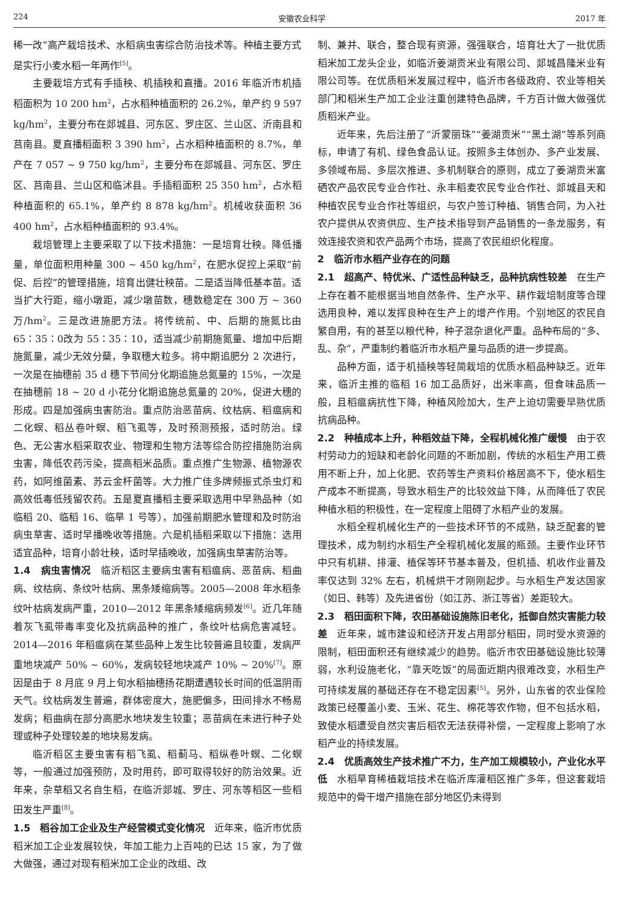224 安徽农业科学 2017 年
稀一改”高产栽培技术、水稻病虫害综合防治技术等。种植主要方式是实行小麦水稻一年两作<sup>[5]</sup>。
主要栽培方式有手插秧、机插秧和直播。2016 年临沂市机插稻面积为 10 200 hm<sup>2</sup>，占水稻种植面积的 26.2%，单产约 9 597 kg/hm<sup>2</sup>，主要分布在郯城县、河东区、罗庄区、兰山区、沂南县和莒南县。夏直播稻面积 3 390 hm<sup>2</sup>，占水稻种植面积的 8.7%，单产在 7 057 ~ 9 750 kg/hm<sup>2</sup>，主要分布在郯城县、河东区、罗庄区、莒南县、兰山区和临沭县。手插稻面积 25 350 hm<sup>2</sup>，占水稻种植面积的 65.1%，单产约 8 878 kg/hm<sup>2</sup>。机械收获面积 36 400 hm<sup>2</sup>，占水稻种植面积的 93.4%。
栽培管理上主要采取了以下技术措施：一是培育壮秧。降低播量，单位面积用种量 300 ~ 450 kg/hm<sup>2</sup>，在肥水促控上采取“前促、后控”的管理措施，培育出健壮秧苗。二是适当降低基本苗。适当扩大行距，缩小墩距，减少墩苗数，穗数稳定在 300 万 ~ 360 万/hm<sup>2</sup>。三是改进施肥方法。将传统前、中、后期的施氮比由 65∶35∶0改为 55∶35∶10，适当减少前期施氮量、增加中后期施氮量，减少无效分蘖，争取穗大粒多。将中期追肥分 2 次进行，一次是在抽穗前 35 d 穗下节间分化期追施总氮量的 15%，一次是在抽穗前 18 ~ 20 d 小花分化期追施总氮量的 20%，促进大穗的形成。四是加强病虫害防治。重点防治恶苗病、纹枯病、稻瘟病和二化螟、稻丛卷叶螟、稻飞虱等，及时预测预报，适时防治。绿色、无公害水稻采取农业、物理和生物方法等综合防控措施防治病虫害，降低农药污染，提高稻米品质。重点推广生物源、植物源农药，如阿维菌素、苏云金杆菌等。大力推广佳多牌频振式杀虫灯和高效低毒低残留农药。五是夏直播稻主要采取选用中早熟品种（如临稻 20、临稻 16、临旱 1 号等），加强前期肥水管理和及时防治病虫草害、适时早播晚收等措施。六是机插稻采取以下措施：选用适宜品种，培育小龄壮秧，适时早插晚收，加强病虫草害防治等。
1.4　病虫害情况　临沂稻区主要病虫害有稻瘟病、恶苗病、稻曲病、纹枯病、条纹叶枯病、黑条矮缩病等。2005—2008 年水稻条纹叶枯病发病严重，2010—2012 年黑条矮缩病频发<sup>[6]</sup>。近几年随着灰飞虱带毒率变化及抗病品种的推广，条纹叶枯病危害减轻。2014—2016 年稻瘟病在某些品种上发生比较普遍且较重，发病严重地块减产 50% ~ 60%，发病较轻地块减产 10% ~ 20%<sup>[7]</sup>。原因是由于 8 月底 9 月上旬水稻抽穗扬花期遭遇较长时间的低温阴雨天气。纹枯病发生普遍，群体密度大，施肥偏多，田间排水不畅易发病；稻曲病在部分高肥水地块发生较重；恶苗病在未进行种子处理或种子处理较差的地块易发病。
临沂稻区主要虫害有稻飞虱、稻蓟马、稻纵卷叶螟、二化螟等，一般通过加强预防，及时用药，即可取得较好的防治效果。近年来，杂草稻又名自生稻，在临沂郯城、罗庄、河东等稻区一些稻田发生严重<sup>[8]</sup>。
1.5　稻谷加工企业及生产经营模式变化情况　近年来，临沂市优质稻米加工企业发展较快，年加工能力上百吨的已达 15 家，为了做大做强，通过对现有稻米加工企业的改组、改
制、兼并、联合，整合现有资源，强强联合，培育壮大了一批优质稻米加工龙头企业，如临沂姜湖贡米业有限公司、郯城昌隆米业有限公司等。在优质稻米发展过程中，临沂市各级政府、农业等相关部门和稻米生产加工企业注重创建特色品牌，千方百计做大做强优质稻米产业。
近年来，先后注册了“沂蒙丽珠”“姜湖贡米”“黑土湖”等系列商标，申请了有机、绿色食品认证。按照多主体创办、多产业发展、多领域布局、多层次推进、多机制联合的原则，成立了姜湖贡米富硒农产品农民专业合作社、永丰稻麦农民专业合作社、郯城县天和种植农民专业合作社等组织，与农户签订种植、销售合同，为入社农户提供从农资供应、生产技术指导到产品销售的一条龙服务，有效连接农资和农产品两个市场，提高了农民组织化程度。
2　临沂市水稻产业存在的问题
2.1　超高产、特优米、广适性品种缺乏，品种抗病性较差　在生产上存在着不能根据当地自然条件、生产水平、耕作栽培制度等合理选用良种，难以发挥良种在生产上的增产作用。个别地区的农民自繁自用，有的甚至以粮代种，种子混杂退化严重。品种布局的“多、乱、杂”，严重制约着临沂市水稻产量与品质的进一步提高。
品种方面，适于机插秧等轻简栽培的优质水稻品种缺乏。近年来，临沂主推的临稻 16 加工品质好，出米率高，但食味品质一般，且稻瘟病抗性下降，种植风险加大，生产上迫切需要早熟优质抗病品种。
2.2　种植成本上升，种稻效益下降，全程机械化推广缓慢　由于农村劳动力的短缺和老龄化问题的不断加剧，传统的水稻生产用工费用不断上升，加上化肥、农药等生产资料价格居高不下，使水稻生产成本不断提高，导致水稻生产的比较效益下降，从而降低了农民种植水稻的积极性，在一定程度上阻碍了水稻产业的发展。
水稻全程机械化生产的一些技术环节的不成熟，缺乏配套的管理技术，成为制约水稻生产全程机械化发展的瓶颈。主要作业环节中只有机耕、排灌、植保等环节基本普及，但机插、机收作业普及率仅达到 32% 左右，机械烘干才刚刚起步。与水稻生产发达国家（如日、韩等）及先进省份（如江苏、浙江等省）差距较大。
2.3　稻田面积下降，农田基础设施陈旧老化，抵御自然灾害能力较差　近年来，城市建设和经济开发占用部分稻田，同时受水资源的限制，稻田面积还有继续减少的趋势。临沂市农田基础设施比较薄弱，水利设施老化，“靠天吃饭”的局面近期内很难改变，水稻生产可持续发展的基础还存在不稳定因素<sup>[5]</sup>。另外，山东省的农业保险政策已经覆盖小麦、玉米、花生、棉花等农作物，但不包括水稻，致使水稻遭受自然灾害后稻农无法获得补偿，一定程度上影响了水稻产业的持续发展。
2.4　优质高效生产技术推广不力，生产加工规模较小，产业化水平低　水稻旱育稀植栽培技术在临沂库灌稻区推广多年，但这套栽培规范中的骨干增产措施在部分地区仍未得到